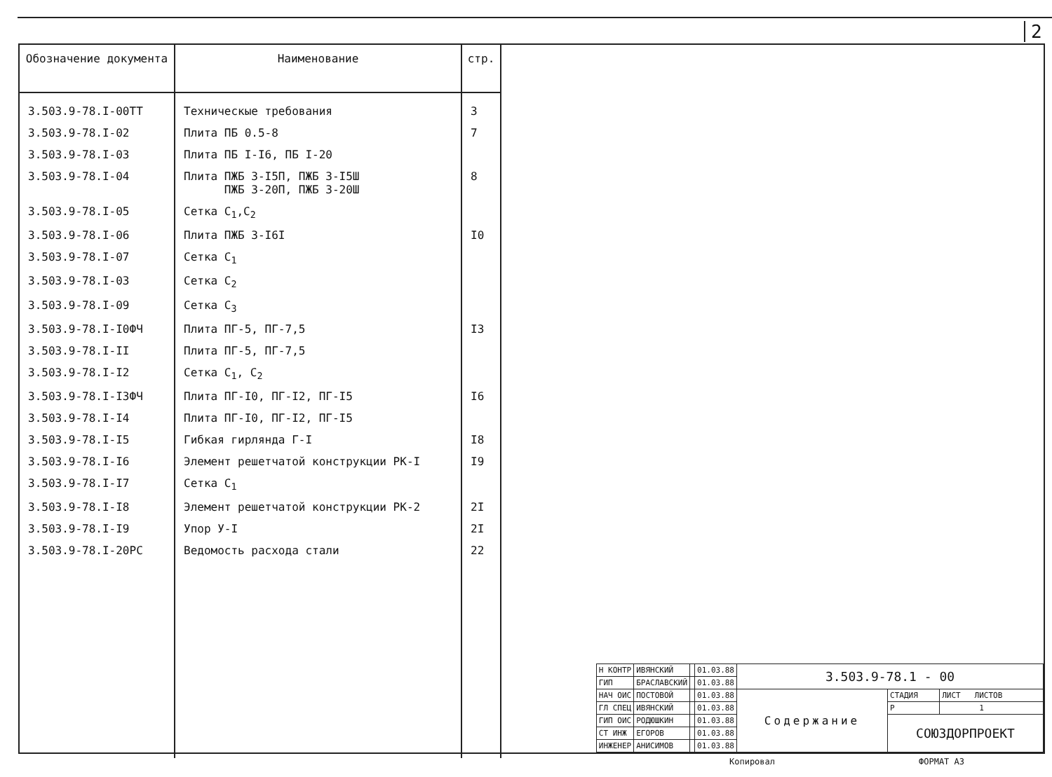2
| Обозначение документа | Наименование | стр. |
| --- | --- | --- |
| 3.503.9-78.I-00ТТ | Техническые требования | 3 |
| 3.503.9-78.I-02 | Плита ПБ 0.5-8 | 7 |
| 3.503.9-78.I-03 | Плита ПБ I-I6, ПБ I-20 | |
| 3.503.9-78.I-04 | Плита ПЖБ 3-I5П, ПЖБ 3-I5Ш ПЖБ 3-20П, ПЖБ 3-20Ш | 8 |
| 3.503.9-78.I-05 | Сетка С<sub>1</sub>,С<sub>2</sub> | |
| 3.503.9-78.I-06 | Плита ПЖБ 3-I6I | I0 |
| 3.503.9-78.I-07 | Сетка С<sub>1</sub> | |
| 3.503.9-78.I-03 | Сетка С<sub>2</sub> | |
| 3.503.9-78.I-09 | Сетка С<sub>3</sub> | |
| 3.503.9-78.I-I0ФЧ | Плита ПГ-5, ПГ-7,5 | I3 |
| 3.503.9-78.I-II | Плита ПГ-5, ПГ-7,5 | |
| 3.503.9-78.I-I2 | Сетка С<sub>1</sub>, С<sub>2</sub> | |
| 3.503.9-78.I-I3ФЧ | Плита ПГ-I0, ПГ-I2, ПГ-I5 | I6 |
| 3.503.9-78.I-I4 | Плита ПГ-I0, ПГ-I2, ПГ-I5 | |
| 3.503.9-78.I-I5 | Гибкая гирлянда Г-I | I8 |
| 3.503.9-78.I-I6 | Элемент решетчатой конструкции РК-I | I9 |
| 3.503.9-78.I-I7 | Сетка С<sub>1</sub> | |
| 3.503.9-78.I-I8 | Элемент решетчатой конструкции РК-2 | 2I |
| 3.503.9-78.I-I9 | Упор У-I | 2I |
| 3.503.9-78.I-20РС | Ведомость расхода стали | 22 |
| Н КОНТР | ИВЯНСКИЙ | | 01.03.88 | 3.503.9-78.1 - 00 | | |
| ГИП | БРАСЛАВСКИЙ | | 01.03.88 | | | |
| НАЧ ОИС | ПОСТОВОЙ | | 01.03.88 | Содержание | СТАДИЯ | ЛИСТ ЛИСТОВ |
| ГЛ СПЕЦ | ИВЯНСКИЙ | | 01.03.88 | | Р | 1 |
| ГИП ОИС | РОДЮШКИН | | 01.03.88 | | СОЮЗДОРПРОЕКТ | |
| СТ ИНЖ | ЕГОРОВ | | 01.03.88 | | | |
| ИНЖЕНЕР | АНИСИМОВ | | 01.03.88 | | | |
Копировал ФОРМАТ А3